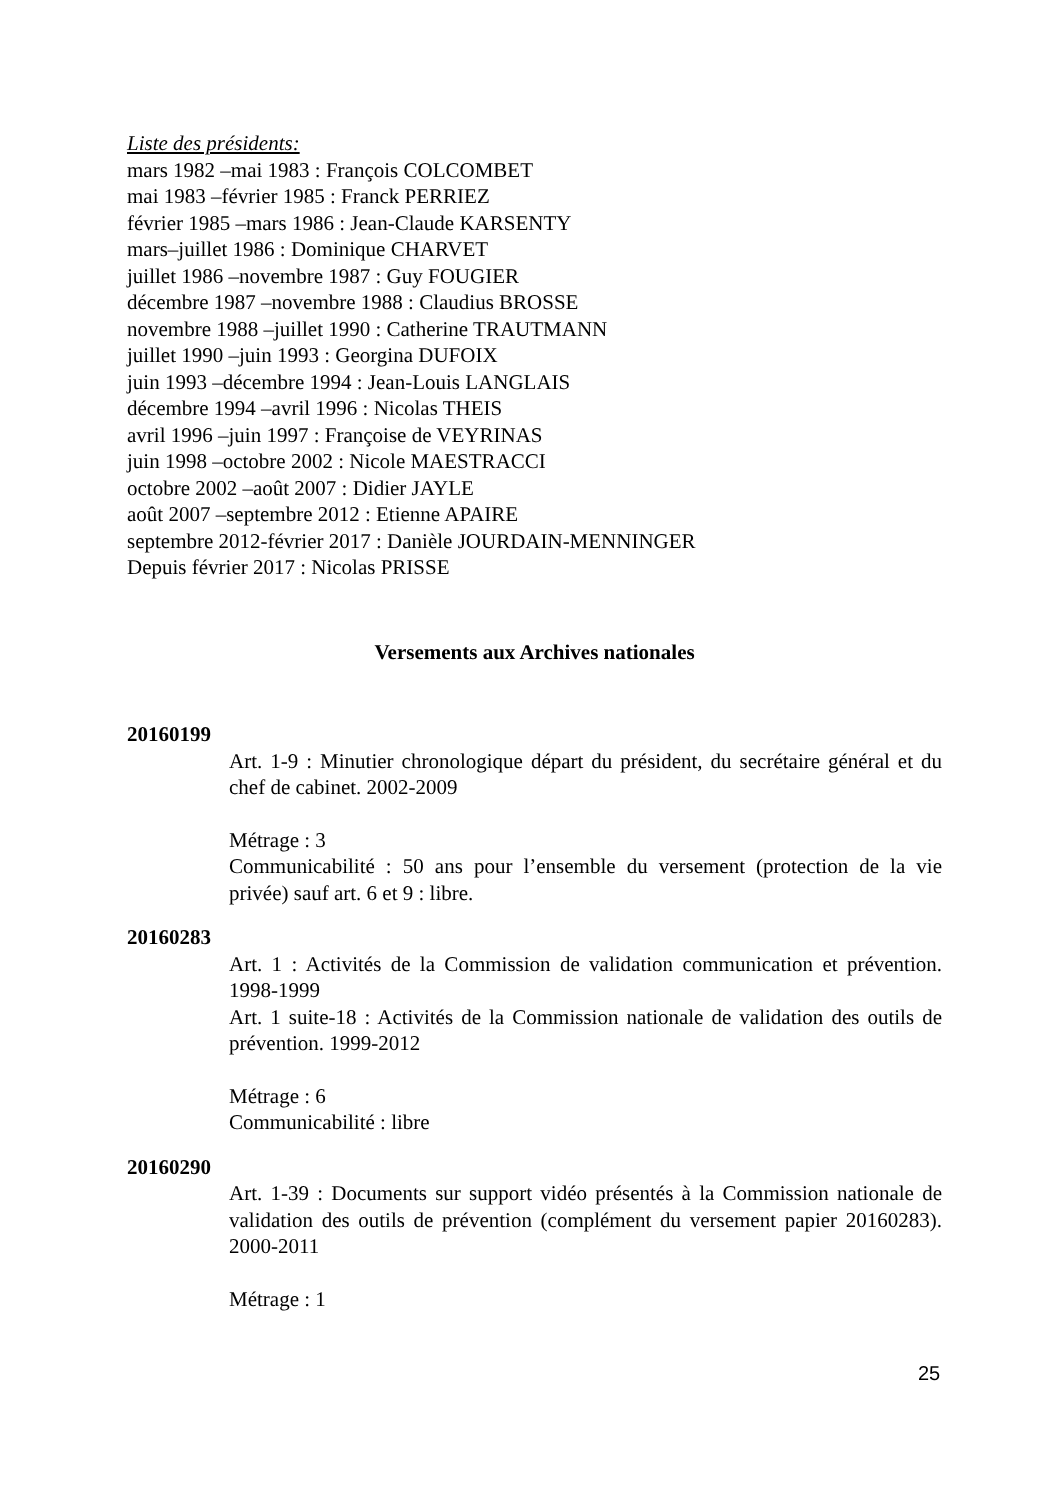Liste des présidents:
mars 1982 –mai 1983 : François COLCOMBET
mai 1983 –février 1985 : Franck PERRIEZ
février 1985 –mars 1986 : Jean-Claude KARSENTY
mars–juillet 1986 : Dominique CHARVET
juillet 1986 –novembre 1987 : Guy FOUGIER
décembre 1987 –novembre 1988 : Claudius BROSSE
novembre 1988 –juillet 1990 : Catherine TRAUTMANN
juillet 1990 –juin 1993 : Georgina DUFOIX
juin 1993 –décembre 1994 : Jean-Louis LANGLAIS
décembre 1994 –avril 1996 : Nicolas THEIS
avril 1996 –juin 1997 : Françoise de VEYRINAS
juin 1998 –octobre 2002 : Nicole MAESTRACCI
octobre 2002 –août 2007 : Didier JAYLE
août 2007 –septembre 2012 : Etienne APAIRE
septembre 2012-février 2017 : Danièle JOURDAIN-MENNINGER
Depuis février 2017 : Nicolas PRISSE
Versements aux Archives nationales
20160199
Art. 1-9 : Minutier chronologique départ du président, du secrétaire général et du chef de cabinet. 2002-2009
Métrage : 3
Communicabilité : 50 ans pour l’ensemble du versement (protection de la vie privée) sauf art. 6 et 9 : libre.
20160283
Art. 1 : Activités de la Commission de validation communication et prévention. 1998-1999
Art. 1 suite-18 : Activités de la Commission nationale de validation des outils de prévention. 1999-2012
Métrage : 6
Communicabilité : libre
20160290
Art. 1-39 : Documents sur support vidéo présentés à la Commission nationale de validation des outils de prévention (complément du versement papier 20160283). 2000-2011
Métrage : 1
25